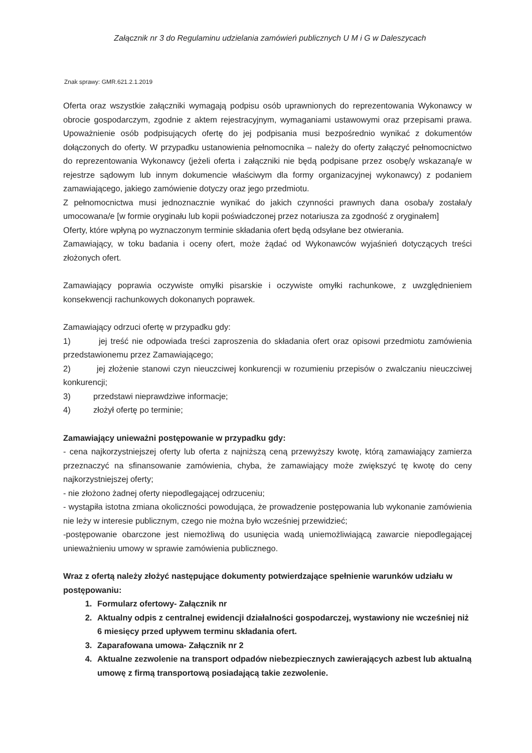Załącznik nr 3 do Regulaminu udzielania zamówień publicznych U M i G w Daleszycach
Znak sprawy: GMR.621.2.1.2019
Oferta oraz wszystkie załączniki wymagają podpisu osób uprawnionych do reprezentowania Wykonawcy w obrocie gospodarczym, zgodnie z aktem rejestracyjnym, wymaganiami ustawowymi oraz przepisami prawa. Upoważnienie osób podpisujących ofertę do jej podpisania musi bezpośrednio wynikać z dokumentów dołączonych do oferty. W przypadku ustanowienia pełnomocnika – należy do oferty załączyć pełnomocnictwo do reprezentowania Wykonawcy (jeżeli oferta i załączniki nie będą podpisane przez osobę/y wskazaną/e w rejestrze sądowym lub innym dokumencie właściwym dla formy organizacyjnej wykonawcy) z podaniem zamawiającego, jakiego zamówienie dotyczy oraz jego przedmiotu.
Z pełnomocnictwa musi jednoznacznie wynikać do jakich czynności prawnych dana osoba/y została/y umocowana/e [w formie oryginału lub kopii poświadczonej przez notariusza za zgodność z oryginałem]
Oferty, które wpłyną po wyznaczonym terminie składania ofert będą odsyłane bez otwierania.
Zamawiający, w toku badania i oceny ofert, może żądać od Wykonawców wyjaśnień dotyczących treści złożonych ofert.
Zamawiający poprawia oczywiste omyłki pisarskie i oczywiste omyłki rachunkowe, z uwzględnieniem konsekwencji rachunkowych dokonanych poprawek.
Zamawiający odrzuci ofertę w przypadku gdy:
1) jej treść nie odpowiada treści zaproszenia do składania ofert oraz opisowi przedmiotu zamówienia przedstawionemu przez Zamawiającego;
2) jej złożenie stanowi czyn nieuczciwej konkurencji w rozumieniu przepisów o zwalczaniu nieuczciwej konkurencji;
3) przedstawi nieprawdziwe informacje;
4) złożył ofertę po terminie;
Zamawiający unieważni postępowanie w przypadku gdy:
- cena najkorzystniejszej oferty lub oferta z najniższą ceną przewyższy kwotę, którą zamawiający zamierza przeznaczyć na sfinansowanie zamówienia, chyba, że zamawiający może zwiększyć tę kwotę do ceny najkorzystniejszej oferty;
- nie złożono żadnej oferty niepodlegającej odrzuceniu;
- wystąpiła istotna zmiana okoliczności powodująca, że prowadzenie postępowania lub wykonanie zamówienia nie leży w interesie publicznym, czego nie można było wcześniej przewidzieć;
-postępowanie obarczone jest niemożliwą do usunięcia wadą uniemożliwiającą zawarcie niepodlegającej unieważnieniu umowy w sprawie zamówienia publicznego.
Wraz z ofertą należy złożyć następujące dokumenty potwierdzające spełnienie warunków udziału w postępowaniu:
1. Formularz ofertowy- Załącznik nr
2. Aktualny odpis z centralnej ewidencji działalności gospodarczej, wystawiony nie wcześniej niż 6 miesięcy przed upływem terminu składania ofert.
3. Zaparafowana umowa- Załącznik nr 2
4. Aktualne zezwolenie na transport odpadów niebezpiecznych zawierających azbest lub aktualną umowę z firmą transportową posiadającą takie zezwolenie.